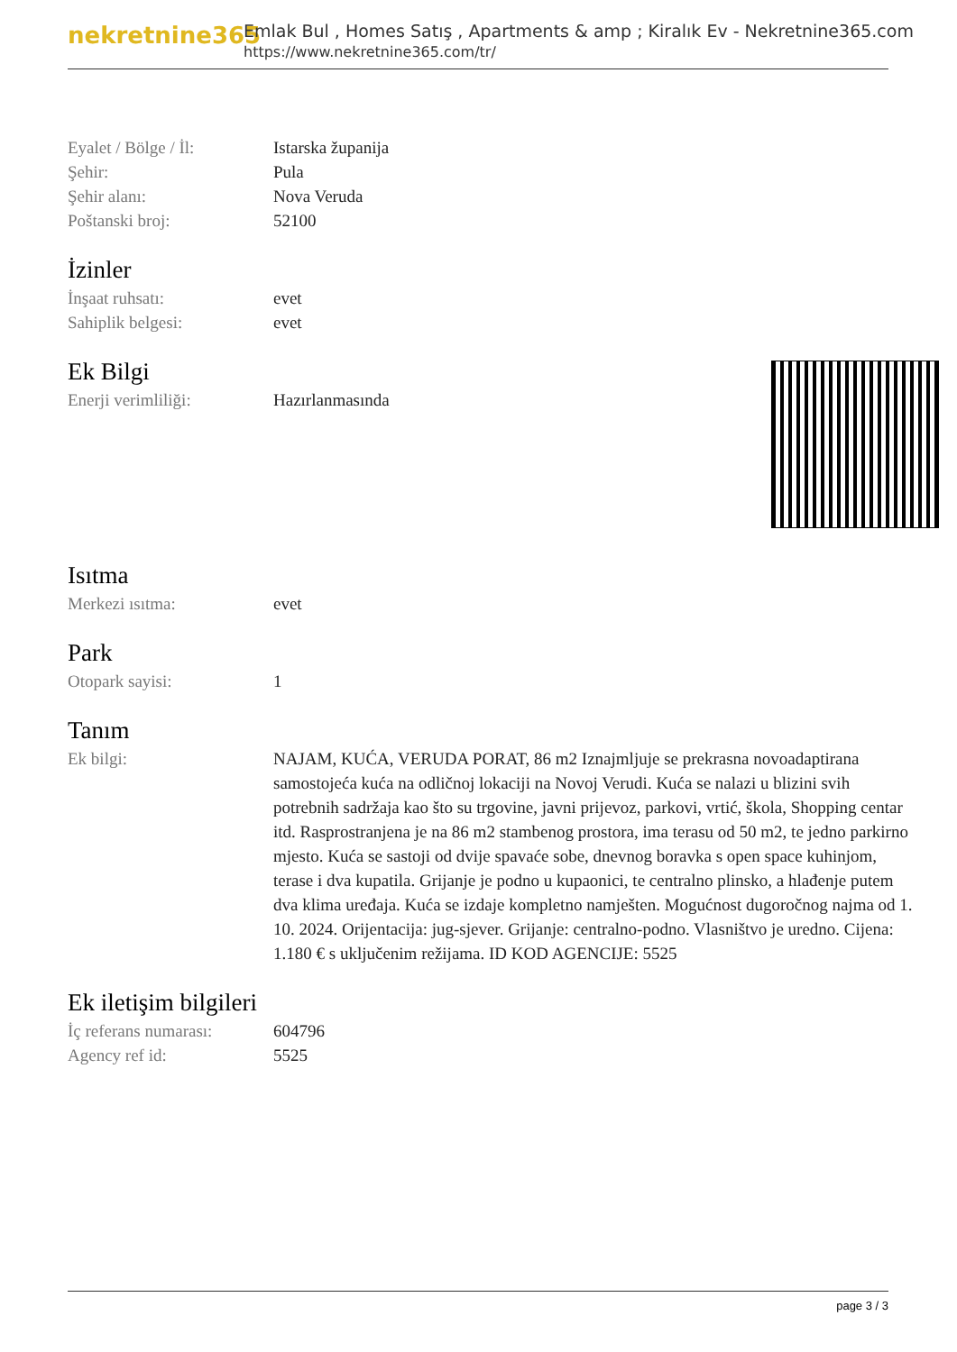nekretnine365
Emlak Bul , Homes Satış , Apartments & amp ; Kiralık Ev - Nekretnine365.com
https://www.nekretnine365.com/tr/
| Eyalet / Bölge / İl: | Istarska županija |
| Şehir: | Pula |
| Şehir alanı: | Nova Veruda |
| Poštanski broj: | 52100 |
İzinler
| İnşaat ruhsatı: | evet |
| Sahiplik belgesi: | evet |
Ek Bilgi
| Enerji verimliliği: | Hazırlanmasında |
Isıtma
| Merkezi ısıtma: | evet |
Park
| Otopark sayisi: | 1 |
Tanım
| Ek bilgi: | NAJAM, KUĆA, VERUDA PORAT, 86 m2 Iznajmljuje se prekrasna novoadaptirana samostojeća kuća na odličnoj lokaciji na Novoj Verudi. Kuća se nalazi u blizini svih potrebnih sadržaja kao što su trgovine, javni prijevoz, parkovi, vrtić, škola, Shopping centar itd. Rasprostranjena je na 86 m2 stambenog prostora, ima terasu od 50 m2, te jedno parkirno mjesto. Kuća se sastoji od dvije spavaće sobe, dnevnog boravka s open space kuhinjom, terase i dva kupatila. Grijanje je podno u kupaonici, te centralno plinsko, a hlađenje putem dva klima uređaja. Kuća se izdaje kompletno namješten. Mogućnost dugoročnog najma od 1. 10. 2024. Orijentacija: jug-sjever. Grijanje: centralno-podno. Vlasništvo je uredno. Cijena: 1.180 € s uključenim režijama. ID KOD AGENCIJE: 5525 |
Ek iletişim bilgileri
| İç referans numarası: | 604796 |
| Agency ref id: | 5525 |
page 3 / 3